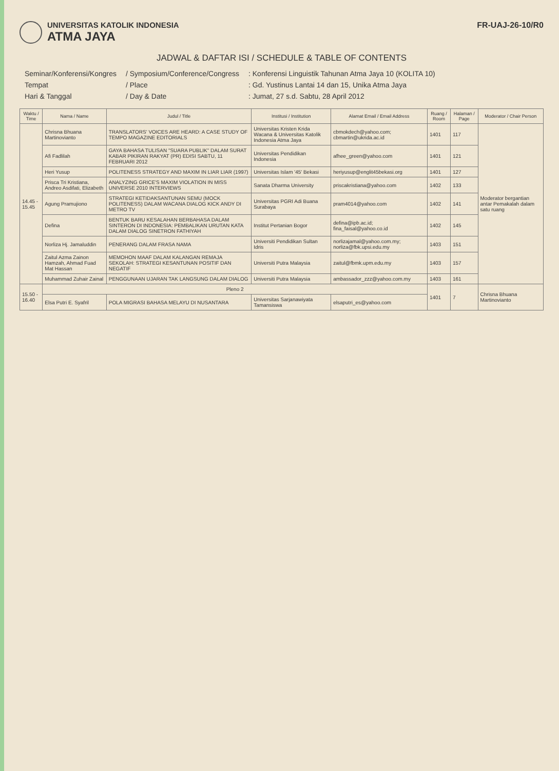UNIVERSITAS KATOLIK INDONESIA ATMA JAYA
FR-UAJ-26-10/R0
JADWAL & DAFTAR ISI / SCHEDULE & TABLE OF CONTENTS
| Seminar/Konferensi/Kongres | / Symposium/Conference/Congress | : Konferensi Linguistik Tahunan Atma Jaya 10 (KOLITA 10) |
| Tempat | / Place | : Gd. Yustinus Lantai 14 dan 15, Unika Atma Jaya |
| Hari & Tanggal | / Day & Date | : Jumat, 27 s.d. Sabtu, 28 April 2012 |
| Waktu / Time | Nama / Name | Judul / Title | Institusi / Institution | Alamat Email / Email Address | Ruang / Room | Halaman / Page | Moderator / Chair Person |
| --- | --- | --- | --- | --- | --- | --- | --- |
| 14.45 - 15.45 | Chrisna Bhuana Martinovianto | TRANSLATORS' VOICES ARE HEARD: A CASE STUDY OF TEMPO MAGAZINE EDITORIALS | Universitas Kristen Krida Wacana & Universitas Katolik Indonesia Atma Jaya | cbmokdech@yahoo.com; cbmartin@ukrida.ac.id | 1401 | 117 | Moderator bergantian antar Pemakalah dalam satu ruang |
| | Afi Fadlilah | GAYA BAHASA TULISAN "SUARA PUBLIK" DALAM SURAT KABAR PIKIRAN RAKYAT (PR) EDISI SABTU, 11 FEBRUARI 2012 | Universitas Pendidikan Indonesia | afhee_green@yahoo.com | 1401 | 121 | |
| | Heri Yusup | POLITENESS STRATEGY AND MAXIM IN LIAR LIAR (1997) | Universitas Islam '45' Bekasi | heriyusup@englit45bekasi.org | 1401 | 127 | |
| | Prisca Tri Kristiana, Andreo Asdifati, Elizabeth | ANALYZING GRICE'S MAXIM VIOLATION IN MISS UNIVERSE 2010 INTERVIEWS | Sanata Dharma University | priscakristiana@yahoo.com | 1402 | 133 | |
| | Agung Pramujiono | STRATEGI KETIDAKSANTUNAN SEMU (MOCK POLITENESS) DALAM WACANA DIALOG KICK ANDY DI METRO TV | Universitas PGRI Adi Buana Surabaya | pram4014@yahoo.com | 1402 | 141 | |
| | Defina | BENTUK BARU KESALAHAN BERBAHASA DALAM SINTERON DI INDONESIA: PEMBALIKAN URUTAN KATA DALAM DIALOG SINETRON FATHIYAH | Institut Pertanian Bogor | defina@ipb.ac.id; fina_faisal@yahoo.co.id | 1402 | 145 | |
| | Norliza Hj. Jamaluddin | PENERANG DALAM FRASA NAMA | Universiti Pendidikan Sultan Idris | norlizajamal@yahoo.com.my; norliza@fbk.upsi.edu.my | 1403 | 151 | |
| | Zaitul Azma Zainon Hamzah, Ahmad Fuad Mat Hassan | MEMOHON MAAF DALAM KALANGAN REMAJA SEKOLAH: STRATEGI KESANTUNAN POSITIF DAN NEGATIF | Universiti Putra Malaysia | zaitul@fbmk.upm.edu.my | 1403 | 157 | |
| | Muhammad Zuhair Zainal | PENGGUNAAN UJARAN TAK LANGSUNG DALAM DIALOG | Universiti Putra Malaysia | ambassador_zzz@yahoo.com.my | 1403 | 161 | |
| 15.50 - 16.40 | Pleno 2 | | | | 1401 | 7 | Chrisna Bhuana Martinovianto |
| | Elsa Putri E. Syafril | POLA MIGRASI BAHASA MELAYU DI NUSANTARA | Universitas Sarjanawiyata Tamansiswa | elsaputri_es@yahoo.com | | | |